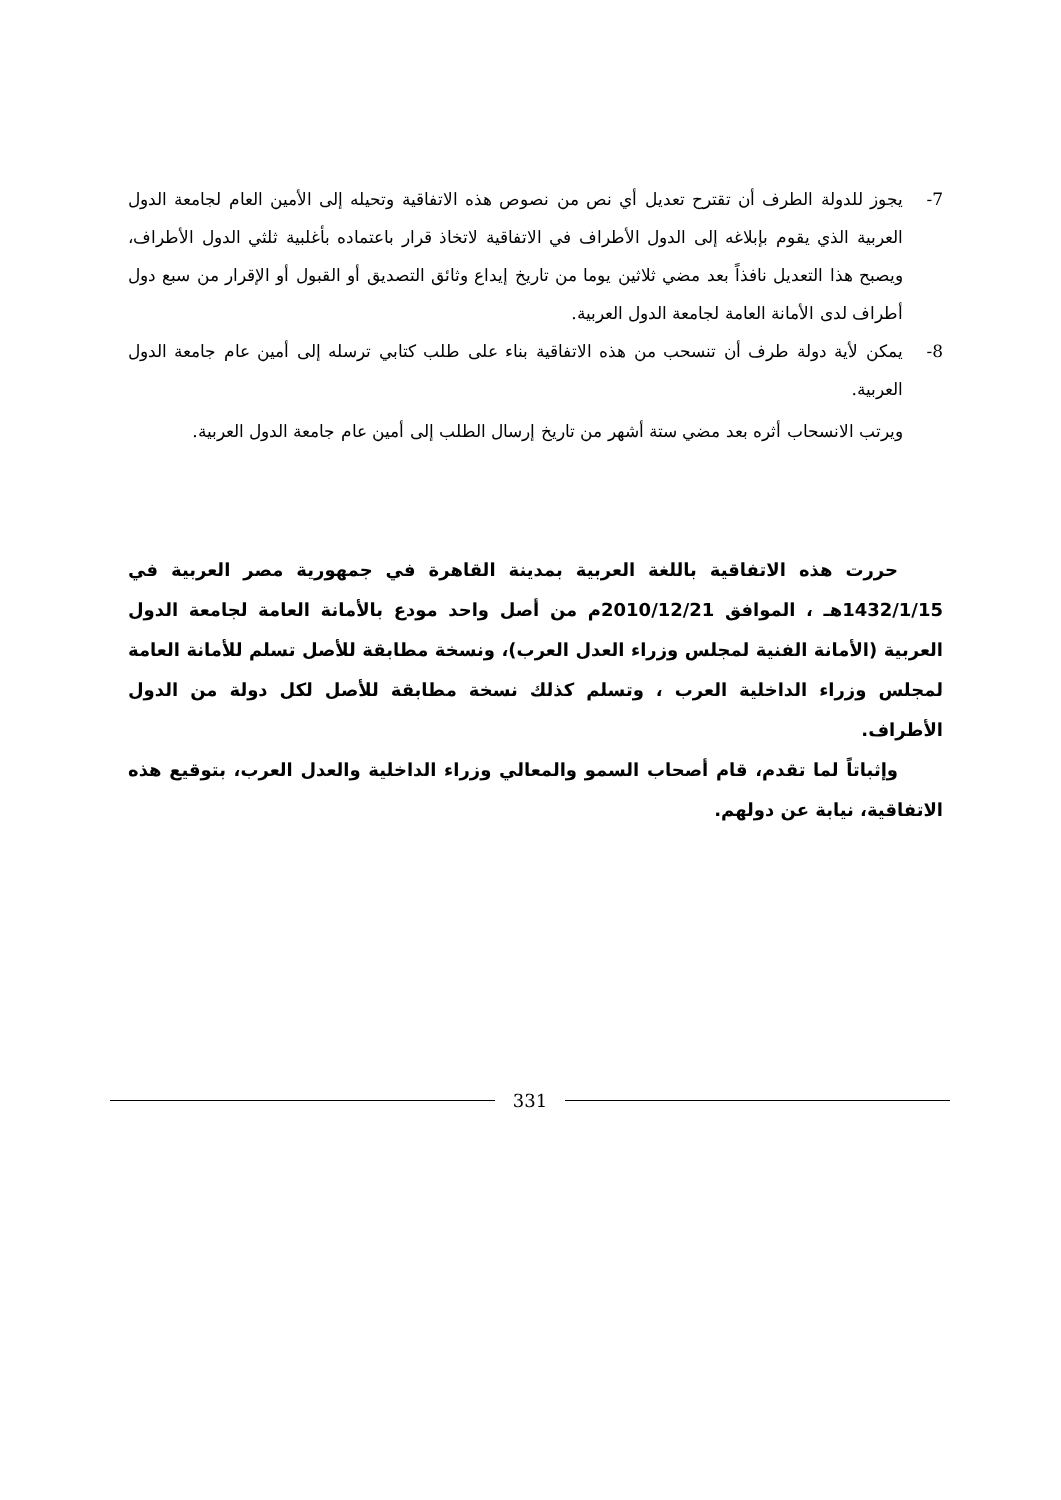7- يجوز للدولة الطرف أن تقترح تعديل أي نص من نصوص هذه الاتفاقية وتحيله إلى الأمين العام لجامعة الدول العربية الذي يقوم بإبلاغه إلى الدول الأطراف في الاتفاقية لاتخاذ قرار باعتماده بأغلبية ثلثي الدول الأطراف، ويصبح هذا التعديل نافذاً بعد مضي ثلاثين يوما من تاريخ إيداع وثائق التصديق أو القبول أو الإقرار من سبع دول أطراف لدى الأمانة العامة لجامعة الدول العربية.
8- يمكن لأية دولة طرف أن تنسحب من هذه الاتفاقية بناء على طلب كتابي ترسله إلى أمين عام جامعة الدول العربية.
ويرتب الانسحاب أثره بعد مضي ستة أشهر من تاريخ إرسال الطلب إلى أمين عام جامعة الدول العربية.
حررت هذه الاتفاقية باللغة العربية بمدينة القاهرة في جمهورية مصر العربية في 1432/1/15هـ ، الموافق 2010/12/21م من أصل واحد مودع بالأمانة العامة لجامعة الدول العربية (الأمانة الفنية لمجلس وزراء العدل العرب)، ونسخة مطابقة للأصل تسلم للأمانة العامة لمجلس وزراء الداخلية العرب ، وتسلم كذلك نسخة مطابقة للأصل لكل دولة من الدول الأطراف.
وإثباتاً لما تقدم، قام أصحاب السمو والمعالي وزراء الداخلية والعدل العرب، بتوقيع هذه الاتفاقية، نيابة عن دولهم.
331